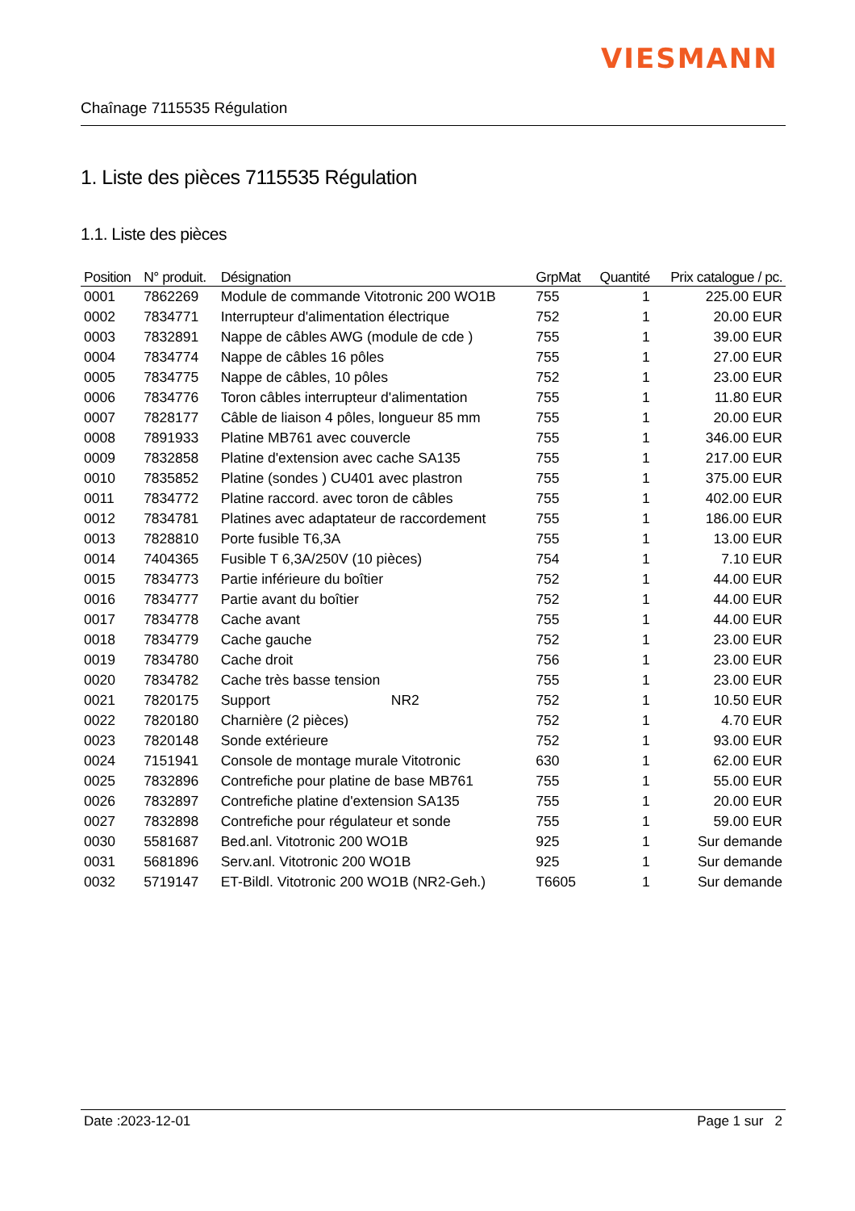VIESMANN
Chaînage 7115535 Régulation
1. Liste des pièces 7115535 Régulation
1.1. Liste des pièces
| Position | N° produit. | Désignation | GrpMat | Quantité | Prix catalogue / pc. |
| --- | --- | --- | --- | --- | --- |
| 0001 | 7862269 | Module de commande Vitotronic 200 WO1B | 755 | 1 | 225.00 EUR |
| 0002 | 7834771 | Interrupteur d'alimentation électrique | 752 | 1 | 20.00 EUR |
| 0003 | 7832891 | Nappe de câbles AWG (module de cde ) | 755 | 1 | 39.00 EUR |
| 0004 | 7834774 | Nappe de câbles 16 pôles | 755 | 1 | 27.00 EUR |
| 0005 | 7834775 | Nappe de câbles, 10 pôles | 752 | 1 | 23.00 EUR |
| 0006 | 7834776 | Toron câbles interrupteur d'alimentation | 755 | 1 | 11.80 EUR |
| 0007 | 7828177 | Câble de liaison 4 pôles, longueur 85 mm | 755 | 1 | 20.00 EUR |
| 0008 | 7891933 | Platine MB761 avec couvercle | 755 | 1 | 346.00 EUR |
| 0009 | 7832858 | Platine d'extension avec cache SA135 | 755 | 1 | 217.00 EUR |
| 0010 | 7835852 | Platine (sondes ) CU401 avec plastron | 755 | 1 | 375.00 EUR |
| 0011 | 7834772 | Platine raccord. avec toron de câbles | 755 | 1 | 402.00 EUR |
| 0012 | 7834781 | Platines avec adaptateur de raccordement | 755 | 1 | 186.00 EUR |
| 0013 | 7828810 | Porte fusible T6,3A | 755 | 1 | 13.00 EUR |
| 0014 | 7404365 | Fusible T 6,3A/250V (10 pièces) | 754 | 1 | 7.10 EUR |
| 0015 | 7834773 | Partie inférieure du boîtier | 752 | 1 | 44.00 EUR |
| 0016 | 7834777 | Partie avant du boîtier | 752 | 1 | 44.00 EUR |
| 0017 | 7834778 | Cache avant | 755 | 1 | 44.00 EUR |
| 0018 | 7834779 | Cache gauche | 752 | 1 | 23.00 EUR |
| 0019 | 7834780 | Cache droit | 756 | 1 | 23.00 EUR |
| 0020 | 7834782 | Cache très basse tension | 755 | 1 | 23.00 EUR |
| 0021 | 7820175 | Support NR2 | 752 | 1 | 10.50 EUR |
| 0022 | 7820180 | Charnière (2 pièces) | 752 | 1 | 4.70 EUR |
| 0023 | 7820148 | Sonde extérieure | 752 | 1 | 93.00 EUR |
| 0024 | 7151941 | Console de montage murale Vitotronic | 630 | 1 | 62.00 EUR |
| 0025 | 7832896 | Contrefiche pour platine de base MB761 | 755 | 1 | 55.00 EUR |
| 0026 | 7832897 | Contrefiche platine d'extension SA135 | 755 | 1 | 20.00 EUR |
| 0027 | 7832898 | Contrefiche pour régulateur et sonde | 755 | 1 | 59.00 EUR |
| 0030 | 5581687 | Bed.anl. Vitotronic 200 WO1B | 925 | 1 | Sur demande |
| 0031 | 5681896 | Serv.anl. Vitotronic 200 WO1B | 925 | 1 | Sur demande |
| 0032 | 5719147 | ET-Bildl. Vitotronic 200 WO1B (NR2-Geh.) | T6605 | 1 | Sur demande |
Date :2023-12-01 Page 1 sur 2